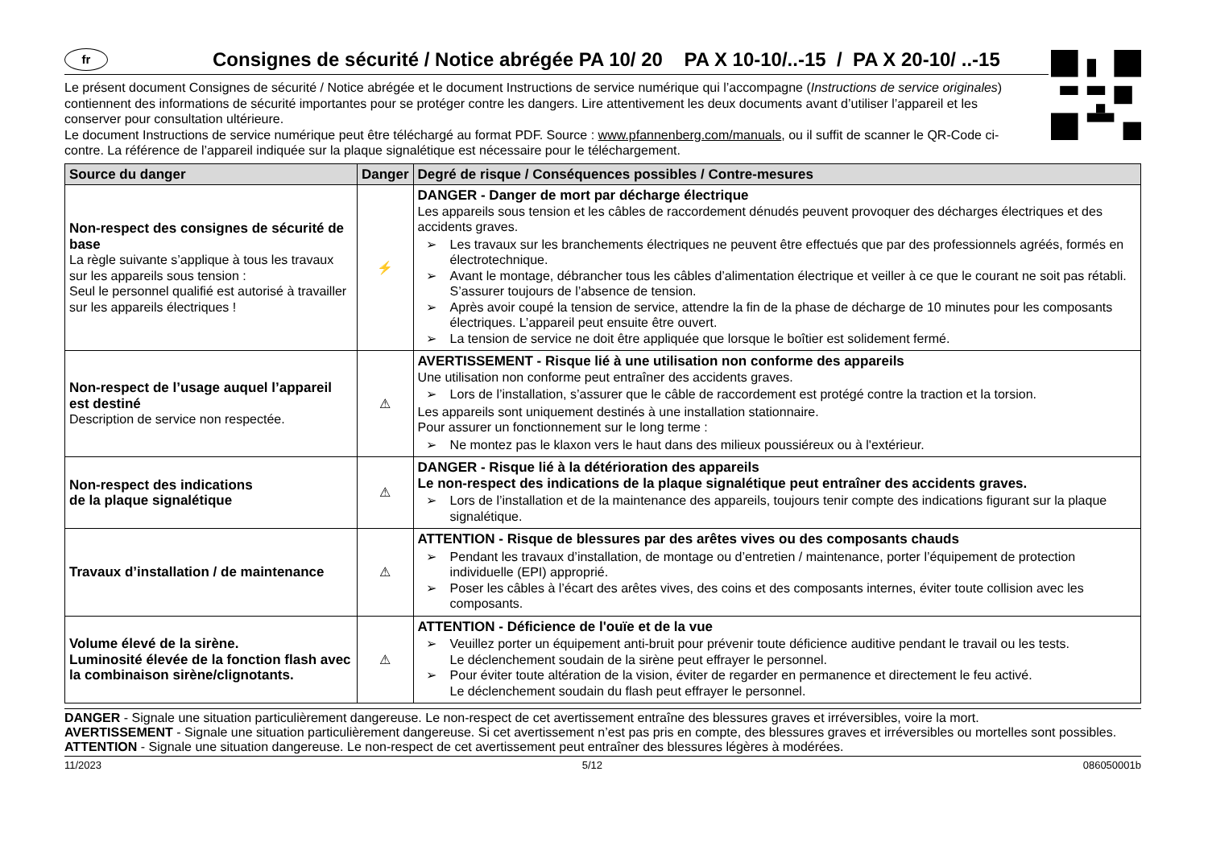fr
Consignes de sécurité / Notice abrégée PA 10/ 20 PA X 10-10/..-15 / PA X 20-10/ ..-15
Le présent document Consignes de sécurité / Notice abrégée et le document Instructions de service numérique qui l’accompagne (Instructions de service originales) contiennent des informations de sécurité importantes pour se protéger contre les dangers. Lire attentivement les deux documents avant d’utiliser l’appareil et les conserver pour consultation ultérieure.
Le document Instructions de service numérique peut être téléchargé au format PDF. Source : www.pfannenberg.com/manuals, ou il suffit de scanner le QR-Code ci-contre. La référence de l’appareil indiquée sur la plaque signalétique est nécessaire pour le téléchargement.
| Source du danger | Danger | Degré de risque / Conséquences possibles / Contre-mesures |
| --- | --- | --- |
| Non-respect des consignes de sécurité de base La règle suivante s’applique à tous les travaux sur les appareils sous tension : Seul le personnel qualifié est autorisé à travailler sur les appareils électriques ! | ⚡ | DANGER - Danger de mort par décharge électrique Les appareils sous tension et les câbles de raccordement dénudés peuvent provoquer des décharges électriques et des accidents graves. ➢ Les travaux sur les branchements électriques ne peuvent être effectués que par des professionnels agréés, formés en électrotechnique. ➢ Avant le montage, débrancher tous les câbles d’alimentation électrique et veiller à ce que le courant ne soit pas rétabli. S’assurer toujours de l’absence de tension. ➢ Après avoir coupé la tension de service, attendre la fin de la phase de décharge de 10 minutes pour les composants électriques. L’appareil peut ensuite être ouvert. ➢ La tension de service ne doit être appliquée que lorsque le boîtier est solidement fermé. |
| Non-respect de l’usage auquel l’appareil est destiné Description de service non respectée. | ⚠ | AVERTISSEMENT - Risque lié à une utilisation non conforme des appareils Une utilisation non conforme peut entraîner des accidents graves. ➢ Lors de l’installation, s’assurer que le câble de raccordement est protégé contre la traction et la torsion. Les appareils sont uniquement destinés à une installation stationnaire. Pour assurer un fonctionnement sur le long terme : ➢ Ne montez pas le klaxon vers le haut dans des milieux poussiéreux ou à l'extérieur. |
| Non-respect des indications de la plaque signalétique | ⚠ | DANGER - Risque lié à la détérioration des appareils Le non-respect des indications de la plaque signalétique peut entraîner des accidents graves. ➢ Lors de l’installation et de la maintenance des appareils, toujours tenir compte des indications figurant sur la plaque signalétique. |
| Travaux d’installation / de maintenance | ⚠ | ATTENTION - Risque de blessures par des arêtes vives ou des composants chauds ➢ Pendant les travaux d’installation, de montage ou d’entretien / maintenance, porter l’équipement de protection individuelle (EPI) approprié. ➢ Poser les câbles à l’écart des arêtes vives, des coins et des composants internes, éviter toute collision avec les composants. |
| Volume élevé de la sirène. Luminosité élevée de la fonction flash avec la combinaison sirène/clignotants. | ⚠ | ATTENTION - Déficience de l'ouïe et de la vue ➢ Veuillez porter un équipement anti-bruit pour prévenir toute déficience auditive pendant le travail ou les tests. Le déclenchement soudain de la sirène peut effrayer le personnel. ➢ Pour éviter toute altération de la vision, éviter de regarder en permanence et directement le feu activé. Le déclenchement soudain du flash peut effrayer le personnel. |
DANGER - Signale une situation particulièrement dangereuse. Le non-respect de cet avertissement entraîne des blessures graves et irréversibles, voire la mort.
AVERTISSEMENT - Signale une situation particulièrement dangereuse. Si cet avertissement n’est pas pris en compte, des blessures graves et irréversibles ou mortelles sont possibles.
ATTENTION - Signale une situation dangereuse. Le non-respect de cet avertissement peut entraîner des blessures légères à modérées.
11/2023 5/12 086050001b